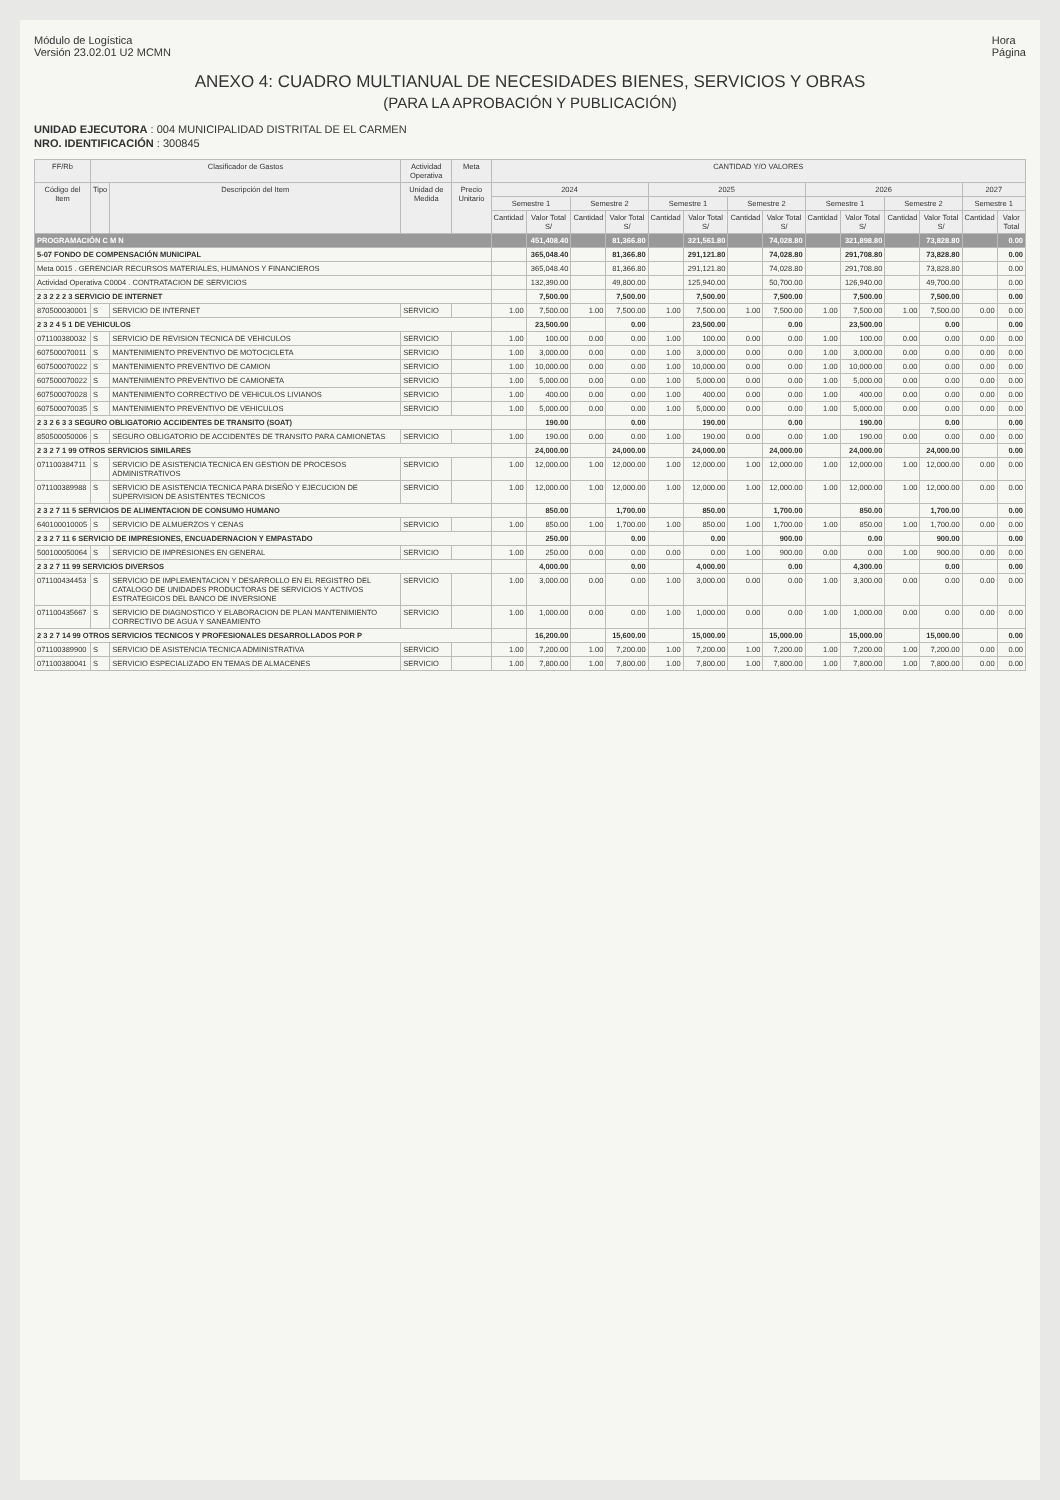Módulo de Logística
Versión 23.02.01 U2 MCMN
Hora
Página
ANEXO 4: CUADRO MULTIANUAL DE NECESIDADES BIENES, SERVICIOS Y OBRAS
(PARA LA APROBACIÓN Y PUBLICACIÓN)
UNIDAD EJECUTORA : 004 MUNICIPALIDAD DISTRITAL DE EL CARMEN
NRO. IDENTIFICACIÓN : 300845
| FF/Rb | Clasificador de Gastos | | Actividad Operativa | Meta | CANTIDAD Y/O VALORES | | | | | | | | | | | | | |
| --- | --- | --- | --- | --- | --- | --- | --- | --- | --- | --- | --- | --- | --- | --- | --- | --- | --- | --- |
| Código del Item | Tipo | Descripción del Item | Unidad de Medida | Precio Unitario | 2024 | | | | 2025 | | | | 2026 | | | | 2027 | |
| | | | | | Semestre 1 | | Semestre 2 | | Semestre 1 | | Semestre 2 | | Semestre 1 | | Semestre 2 | | Semestre 1 | |
| | | | | | Cantidad | Valor Total S/ | Cantidad | Valor Total S/ | Cantidad | Valor Total S/ | Cantidad | Valor Total S/ | Cantidad | Valor Total S/ | Cantidad | Valor Total S/ | Cantidad | Valor Total |
| PROGRAMACIÓN C M N | | | | | | 451,408.40 | | 81,366.80 | | 321,561.80 | | 74,028.80 | | 321,898.80 | | 73,828.80 | | 0.00 |
| 5-07 FONDO DE COMPENSACIÓN MUNICIPAL | | | | | | 365,048.40 | | 81,366.80 | | 291,121.80 | | 74,028.80 | | 291,708.80 | | 73,828.80 | | 0.00 |
| Meta 0015 . GERENCIAR RECURSOS MATERIALES, HUMANOS Y FINANCIEROS | | | | | | 365,048.40 | | 81,366.80 | | 291,121.80 | | 74,028.80 | | 291,708.80 | | 73,828.80 | | 0.00 |
| Actividad Operativa C0004 . CONTRATACION DE SERVICIOS | | | | | | 132,390.00 | | 49,800.00 | | 125,940.00 | | 50,700.00 | | 126,940.00 | | 49,700.00 | | 0.00 |
| 2 3 2 2 2 3 SERVICIO DE INTERNET | | | | | | 7,500.00 | | 7,500.00 | | 7,500.00 | | 7,500.00 | | 7,500.00 | | 7,500.00 | | 0.00 |
| 870500030001 | S | SERVICIO DE INTERNET | SERVICIO | | 1.00 | 7,500.00 | 1.00 | 7,500.00 | 1.00 | 7,500.00 | 1.00 | 7,500.00 | 1.00 | 7,500.00 | 1.00 | 7,500.00 | 0.00 | 0.00 |
| 2 3 2 4 5 1 DE VEHICULOS | | | | | | 23,500.00 | | 0.00 | | 23,500.00 | | 0.00 | | 23,500.00 | | 0.00 | | 0.00 |
| 071100380032 | S | SERVICIO DE REVISION TECNICA DE VEHICULOS | SERVICIO | | 1.00 | 100.00 | 0.00 | 0.00 | 1.00 | 100.00 | 0.00 | 0.00 | 1.00 | 100.00 | 0.00 | 0.00 | 0.00 | 0.00 |
| 607500070011 | S | MANTENIMIENTO PREVENTIVO DE MOTOCICLETA | SERVICIO | | 1.00 | 3,000.00 | 0.00 | 0.00 | 1.00 | 3,000.00 | 0.00 | 0.00 | 1.00 | 3,000.00 | 0.00 | 0.00 | 0.00 | 0.00 |
| 607500070022 | S | MANTENIMIENTO PREVENTIVO DE CAMION | SERVICIO | | 1.00 | 10,000.00 | 0.00 | 0.00 | 1.00 | 10,000.00 | 0.00 | 0.00 | 1.00 | 10,000.00 | 0.00 | 0.00 | 0.00 | 0.00 |
| 607500070022 | S | MANTENIMIENTO PREVENTIVO DE CAMIONETA | SERVICIO | | 1.00 | 5,000.00 | 0.00 | 0.00 | 1.00 | 5,000.00 | 0.00 | 0.00 | 1.00 | 5,000.00 | 0.00 | 0.00 | 0.00 | 0.00 |
| 607500070028 | S | MANTENIMIENTO CORRECTIVO DE VEHICULOS LIVIANOS | SERVICIO | | 1.00 | 400.00 | 0.00 | 0.00 | 1.00 | 400.00 | 0.00 | 0.00 | 1.00 | 400.00 | 0.00 | 0.00 | 0.00 | 0.00 |
| 607500070035 | S | MANTENIMIENTO PREVENTIVO DE VEHICULOS | SERVICIO | | 1.00 | 5,000.00 | 0.00 | 0.00 | 1.00 | 5,000.00 | 0.00 | 0.00 | 1.00 | 5,000.00 | 0.00 | 0.00 | 0.00 | 0.00 |
| 2 3 2 6 3 3 SEGURO OBLIGATORIO ACCIDENTES DE TRANSITO (SOAT) | | | | | | 190.00 | | 0.00 | | 190.00 | | 0.00 | | 190.00 | | 0.00 | | 0.00 |
| 850500050006 | S | SEGURO OBLIGATORIO DE ACCIDENTES DE TRANSITO PARA CAMIONETAS | SERVICIO | | 1.00 | 190.00 | 0.00 | 0.00 | 1.00 | 190.00 | 0.00 | 0.00 | 1.00 | 190.00 | 0.00 | 0.00 | 0.00 | 0.00 |
| 2 3 2 7 1 99 OTROS SERVICIOS SIMILARES | | | | | | 24,000.00 | | 24,000.00 | | 24,000.00 | | 24,000.00 | | 24,000.00 | | 24,000.00 | | 0.00 |
| 071100384711 | S | SERVICIO DE ASISTENCIA TECNICA EN GESTION DE PROCESOS ADMINISTRATIVOS | SERVICIO | | 1.00 | 12,000.00 | 1.00 | 12,000.00 | 1.00 | 12,000.00 | 1.00 | 12,000.00 | 1.00 | 12,000.00 | 1.00 | 12,000.00 | 0.00 | 0.00 |
| 071100389988 | S | SERVICIO DE ASISTENCIA TECNICA PARA DISEÑO Y EJECUCION DE SUPERVISION DE ASISTENTES TECNICOS | SERVICIO | | 1.00 | 12,000.00 | 1.00 | 12,000.00 | 1.00 | 12,000.00 | 1.00 | 12,000.00 | 1.00 | 12,000.00 | 1.00 | 12,000.00 | 0.00 | 0.00 |
| 2 3 2 7 11 5 SERVICIOS DE ALIMENTACION DE CONSUMO HUMANO | | | | | | 850.00 | | 1,700.00 | | 850.00 | | 1,700.00 | | 850.00 | | 1,700.00 | | 0.00 |
| 640100010005 | S | SERVICIO DE ALMUERZOS Y CENAS | SERVICIO | | 1.00 | 850.00 | 1.00 | 1,700.00 | 1.00 | 850.00 | 1.00 | 1,700.00 | 1.00 | 850.00 | 1.00 | 1,700.00 | 0.00 | 0.00 |
| 2 3 2 7 11 6 SERVICIO DE IMPRESIONES, ENCUADERNACION Y EMPASTADO | | | | | | 250.00 | | 0.00 | | 0.00 | | 900.00 | | 0.00 | | 900.00 | | 0.00 |
| 500100050064 | S | SERVICIO DE IMPRESIONES EN GENERAL | SERVICIO | | 1.00 | 250.00 | 0.00 | 0.00 | 0.00 | 0.00 | 1.00 | 900.00 | 0.00 | 0.00 | 1.00 | 900.00 | 0.00 | 0.00 |
| 2 3 2 7 11 99 SERVICIOS DIVERSOS | | | | | | 4,000.00 | | 0.00 | | 4,000.00 | | 0.00 | | 4,300.00 | | 0.00 | | 0.00 |
| 071100434453 | S | SERVICIO DE IMPLEMENTACION Y DESARROLLO EN EL REGISTRO DEL CATALOGO DE UNIDADES PRODUCTORAS DE SERVICIOS Y ACTIVOS ESTRATEGICOS DEL BANCO DE INVERSIONE | SERVICIO | | 1.00 | 3,000.00 | 0.00 | 0.00 | 1.00 | 3,000.00 | 0.00 | 0.00 | 1.00 | 3,300.00 | 0.00 | 0.00 | 0.00 | 0.00 |
| 071100435667 | S | SERVICIO DE DIAGNOSTICO Y ELABORACION DE PLAN MANTENIMIENTO CORRECTIVO DE AGUA Y SANEAMIENTO | SERVICIO | | 1.00 | 1,000.00 | 0.00 | 0.00 | 1.00 | 1,000.00 | 0.00 | 0.00 | 1.00 | 1,000.00 | 0.00 | 0.00 | 0.00 | 0.00 |
| 2 3 2 7 14 99 OTROS SERVICIOS TECNICOS Y PROFESIONALES DESARROLLADOS POR P | | | | | | 16,200.00 | | 15,600.00 | | 15,000.00 | | 15,000.00 | | 15,000.00 | | 15,000.00 | | 0.00 |
| 071100389900 | S | SERVICIO DE ASISTENCIA TECNICA ADMINISTRATIVA | SERVICIO | | 1.00 | 7,200.00 | 1.00 | 7,200.00 | 1.00 | 7,200.00 | 1.00 | 7,200.00 | 1.00 | 7,200.00 | 1.00 | 7,200.00 | 0.00 | 0.00 |
| 071100380041 | S | SERVICIO ESPECIALIZADO EN TEMAS DE ALMACENES | SERVICIO | | 1.00 | 7,800.00 | 1.00 | 7,800.00 | 1.00 | 7,800.00 | 1.00 | 7,800.00 | 1.00 | 7,800.00 | 1.00 | 7,800.00 | 0.00 | 0.00 |